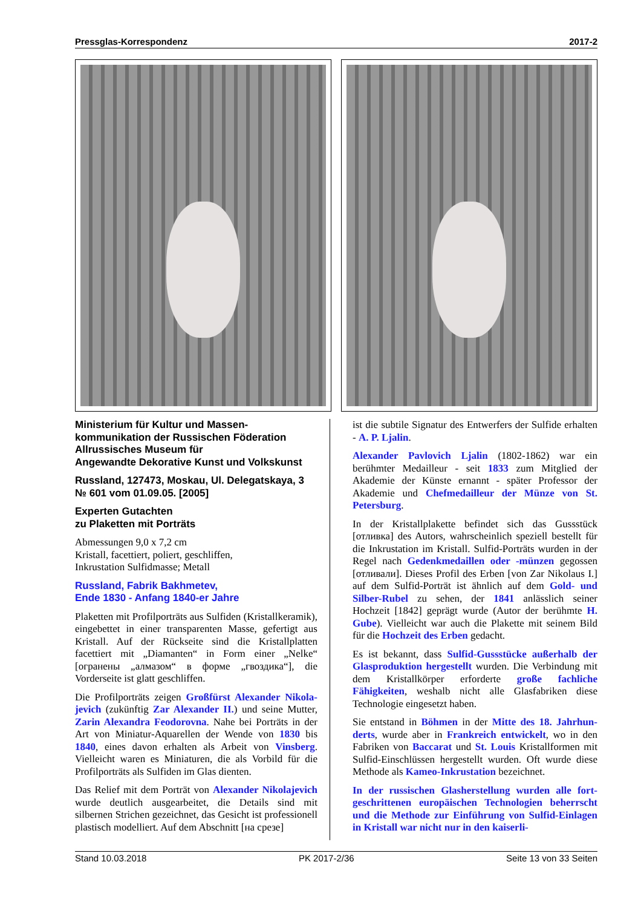Pressglas-Korrespondenz 2017-2
Ministerium für Kultur und Massen­kommunikation der Russischen Föderation
Allrussisches Museum für
Angewandte Dekorative Kunst und Volkskunst
Russland, 127473, Moskau, Ul. Delegatskaya, 3
№ 601 vom 01.09.05. [2005]
Experten Gutachten
zu Plaketten mit Porträts
Abmessungen 9,0 x 7,2 cm
Kristall, facettiert, poliert, geschliffen,
Inkrustation Sulfidmasse; Metall
Russland, Fabrik Bakhmetev,
Ende 1830 - Anfang 1840-er Jahre
Plaketten mit Profilporträts aus Sulfiden (Kristallkera­mik), eingebettet in einer transparenten Masse, gefertigt aus Kristall. Auf der Rückseite sind die Kristallplatten facettiert mit „Diamanten“ in Form einer „Nelke“ [огранены „алмазом“ в форме „гвоздика“], die Vorderseite ist glatt geschliffen.
Die Profilporträts zeigen Großfürst Alexander Nikola­jevich (zukünftig Zar Alexander II.) und seine Mutter, Zarin Alexandra Feodorovna. Nahe bei Porträts in der Art von Miniatur-Aquarellen der Wende von 1830 bis 1840, eines davon erhalten als Arbeit von Vinsberg. Vielleicht waren es Miniaturen, die als Vorbild für die Profilporträts als Sulfiden im Glas dienten.
Das Relief mit dem Porträt von Alexander Nikolaje­vich wurde deutlich ausgearbeitet, die Details sind mit silbernen Strichen gezeichnet, das Gesicht ist professio­nell plastisch modelliert. Auf dem Abschnitt [на срезе]
ist die subtile Signatur des Entwerfers der Sulfide erhalten - A. P. Ljalin.
Alexander Pavlovich Ljalin (1802-1862) war ein berühmter Medailleur - seit 1833 zum Mitglied der Akademie der Künste ernannt - später Professor der Akademie und Chefmedailleur der Münze von St. Petersburg.
In der Kristallplakette befindet sich das Gussstück [отливка] des Autors, wahrscheinlich speziell bestellt für die Inkrustation im Kristall. Sulfid-Porträts wurden in der Regel nach Gedenkmedaillen oder -münzen gegossen [отливали]. Dieses Profil des Erben [von Zar Nikolaus I.] auf dem Sulfid-Porträt ist ähnlich auf dem Gold- und Silber-Rubel zu sehen, der 1841 anlässlich seiner Hochzeit [1842] geprägt wurde (Autor der berühmte H. Gube). Vielleicht war auch die Plakette mit seinem Bild für die Hochzeit des Erben gedacht.
Es ist bekannt, dass Sulfid-Gussstücke außerhalb der Glasproduktion hergestellt wurden. Die Verbindung mit dem Kristallkörper erforderte große fachliche Fähigkeiten, weshalb nicht alle Glasfabriken diese Technologie eingesetzt haben.
Sie entstand in Böhmen in der Mitte des 18. Jahrhun­derts, wurde aber in Frankreich entwickelt, wo in den Fabriken von Baccarat und St. Louis Kristallformen mit Sulfid-Einschlüssen hergestellt wurden. Oft wurde diese Methode als Kameo-Inkrustation bezeichnet.
In der russischen Glasherstellung wurden alle fort­geschrittenen europäischen Technologien beherrscht und die Methode zur Einführung von Sulfid-Einlagen in Kristall war nicht nur in den kaiserli-
Stand 10.03.2018 PK 2017-2/36 Seite 13 von 33 Seiten